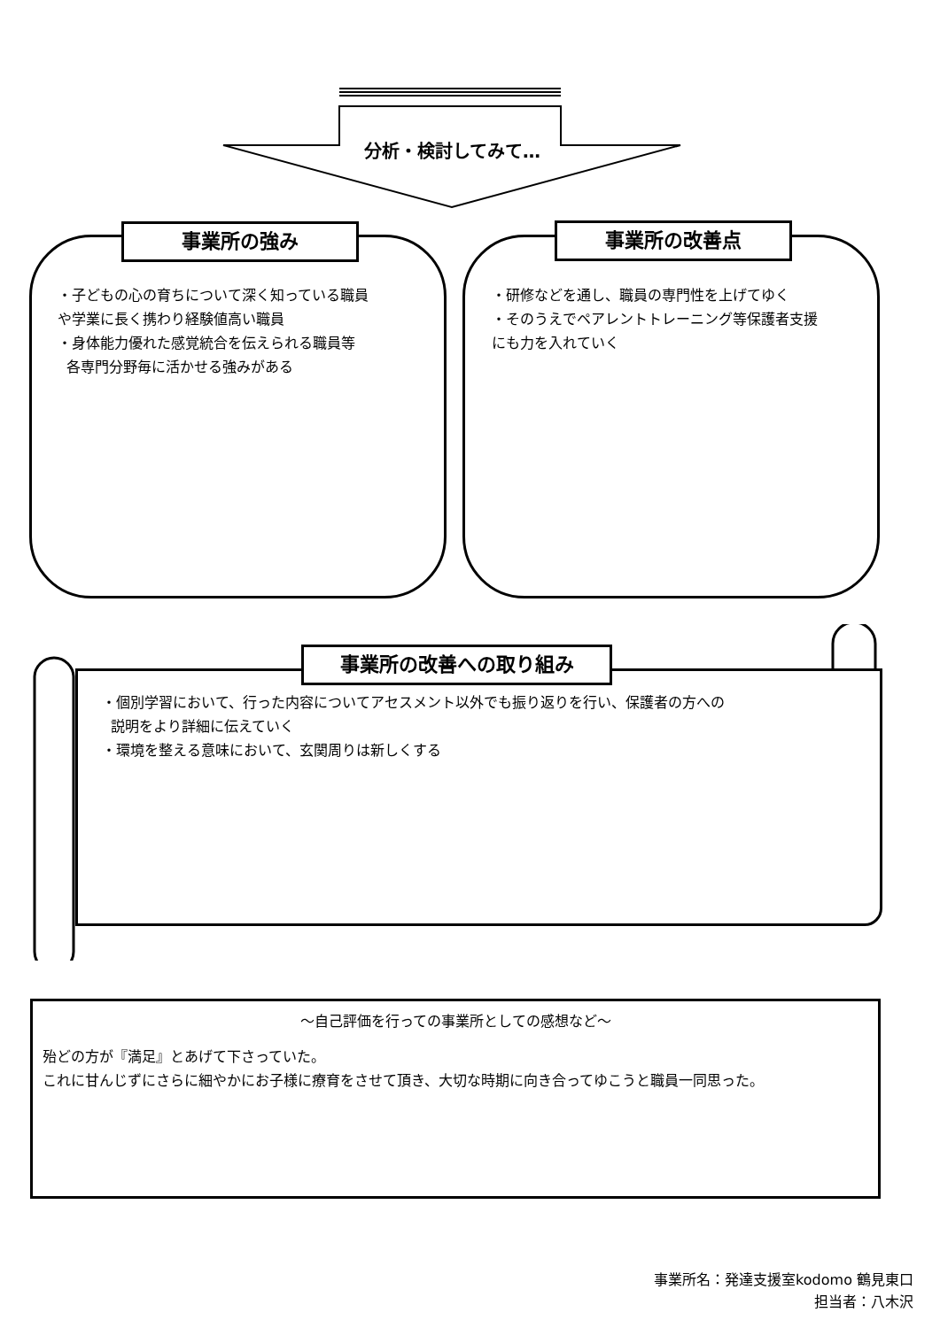分析・検討してみて…
事業所の強み
・子どもの心の育ちについて深く知っている職員
や学業に長く携わり経験値高い職員
・身体能力優れた感覚統合を伝えられる職員等
各専門分野毎に活かせる強みがある
事業所の改善点
・研修などを通し、職員の専門性を上げてゆく
・そのうえでペアレントトレーニング等保護者支援
にも力を入れていく
事業所の改善への取り組み
・個別学習において、行った内容についてアセスメント以外でも振り返りを行い、保護者の方への
説明をより詳細に伝えていく
・環境を整える意味において、玄関周りは新しくする
～自己評価を行っての事業所としての感想など～
殆どの方が『満足』とあげて下さっていた。
これに甘んじずにさらに細やかにお子様に療育をさせて頂き、大切な時期に向き合ってゆこうと職員一同思った。
事業所名：発達支援室kodomo 鶴見東口
担当者：八木沢